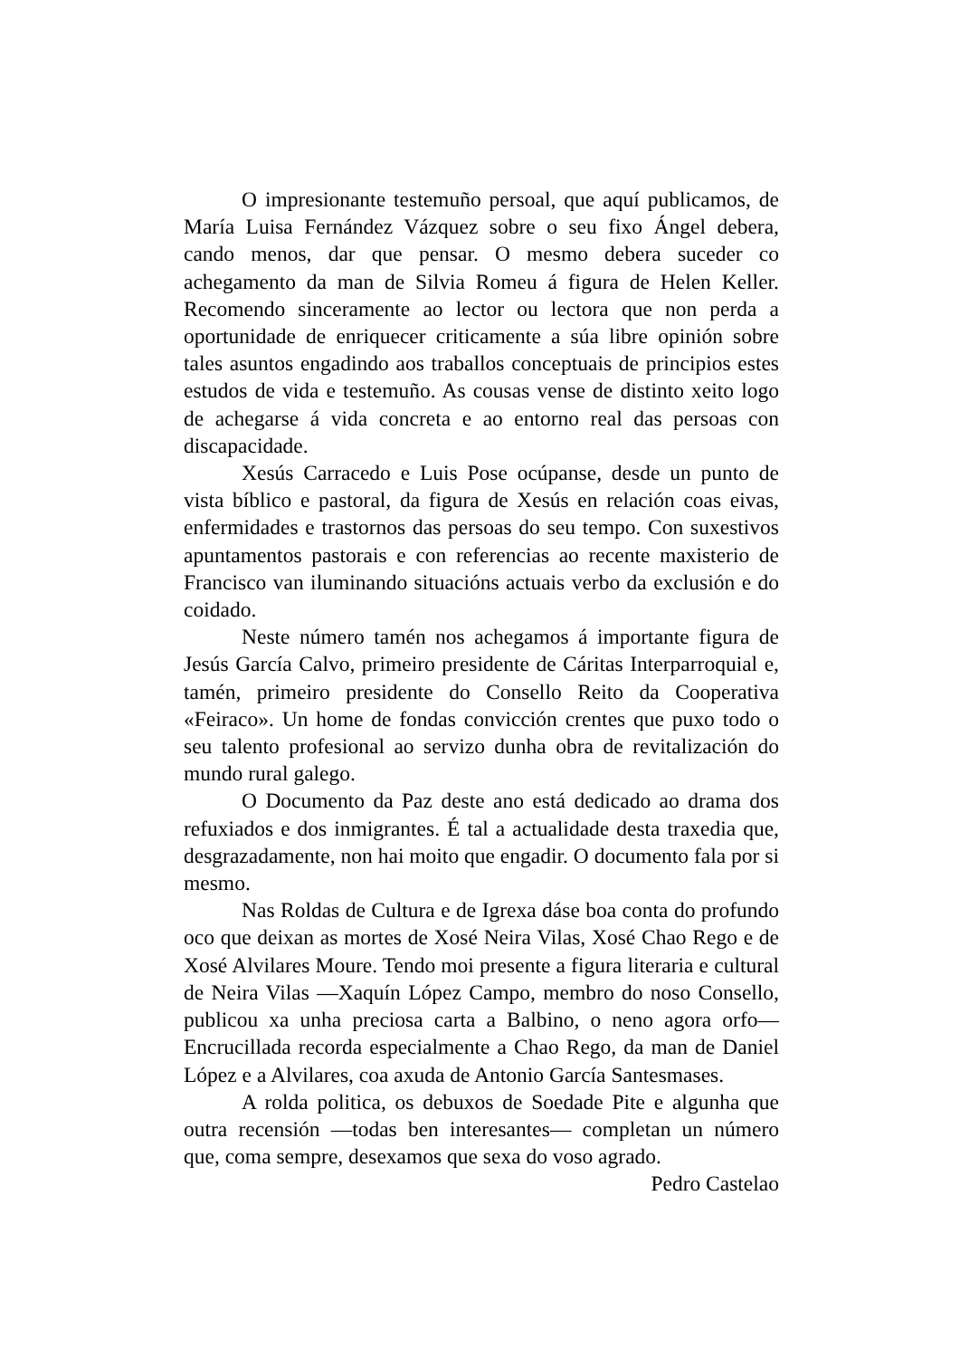O impresionante testemuño persoal, que aquí publicamos, de María Luisa Fernández Vázquez sobre o seu fixo Ángel debera, cando menos, dar que pensar. O mesmo debera suceder co achegamento da man de Silvia Romeu á figura de Helen Keller. Recomendo sinceramente ao lector ou lectora que non perda a oportunidade de enriquecer criticamente a súa libre opinión sobre tales asuntos engadindo aos traballos conceptuais de principios estes estudos de vida e testemuño. As cousas vense de distinto xeito logo de achegarse á vida concreta e ao entorno real das persoas con discapacidade.
Xesús Carracedo e Luis Pose ocúpanse, desde un punto de vista bíblico e pastoral, da figura de Xesús en relación coas eivas, enfermidades e trastornos das persoas do seu tempo. Con suxestivos apuntamentos pastorais e con referencias ao recente maxisterio de Francisco van iluminando situacións actuais verbo da exclusión e do coidado.
Neste número tamén nos achegamos á importante figura de Jesús García Calvo, primeiro presidente de Cáritas Interparroquial e, tamén, primeiro presidente do Consello Reito da Cooperativa «Feiraco». Un home de fondas convicción crentes que puxo todo o seu talento profesional ao servizo dunha obra de revitalización do mundo rural galego.
O Documento da Paz deste ano está dedicado ao drama dos refuxiados e dos inmigrantes. É tal a actualidade desta traxedia que, desgrazadamente, non hai moito que engadir. O documento fala por si mesmo.
Nas Roldas de Cultura e de Igrexa dáse boa conta do profundo oco que deixan as mortes de Xosé Neira Vilas, Xosé Chao Rego e de Xosé Alvilares Moure. Tendo moi presente a figura literaria e cultural de Neira Vilas —Xaquín López Campo, membro do noso Consello, publicou xa unha preciosa carta a Balbino, o neno agora orfo— Encrucillada recorda especialmente a Chao Rego, da man de Daniel López e a Alvilares, coa axuda de Antonio García Santesmases.
A rolda politica, os debuxos de Soedade Pite e algunha que outra recensión —todas ben interesantes— completan un número que, coma sempre, desexamos que sexa do voso agrado.
Pedro Castelao